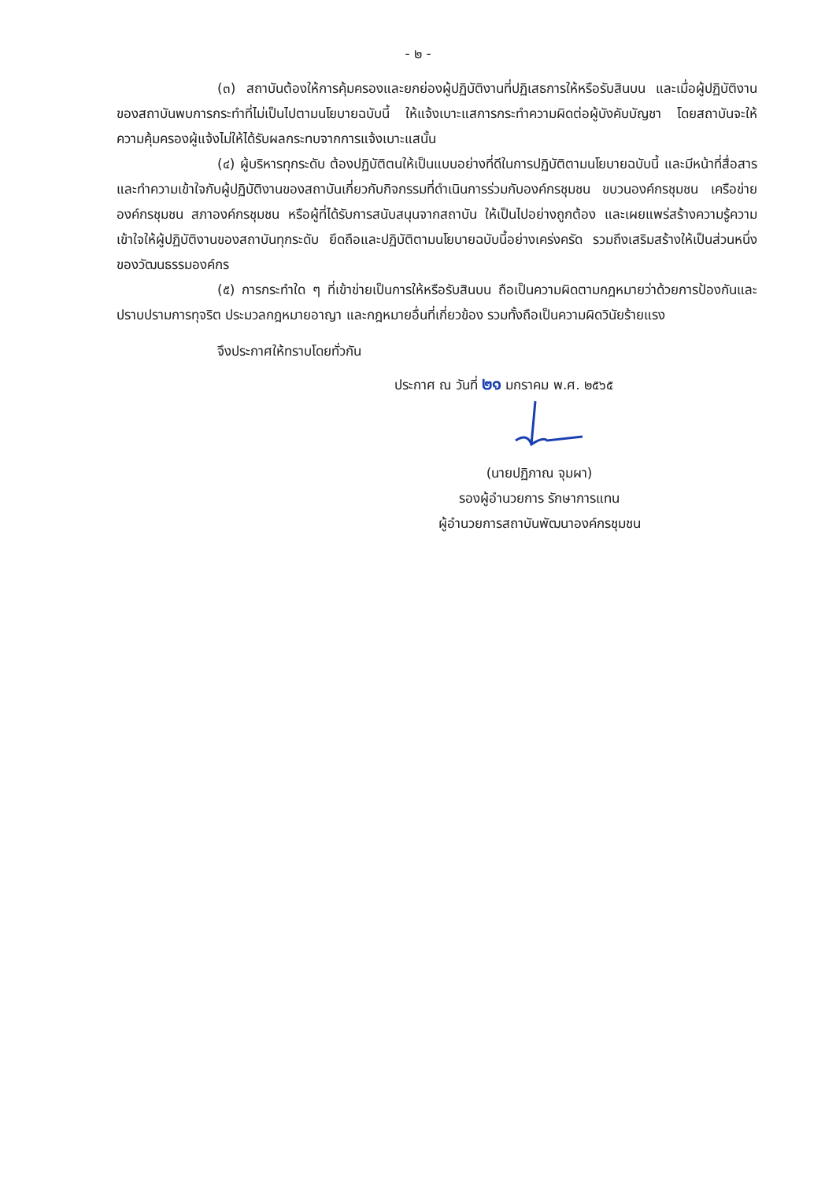- ๒ -
(๓) สถาบันต้องให้การคุ้มครองและยกย่องผู้ปฏิบัติงานที่ปฏิเสธการให้หรือรับสินบน และเมื่อผู้ปฏิบัติงานของสถาบันพบการกระทำที่ไม่เป็นไปตามนโยบายฉบับนี้ ให้แจ้งเบาะแสการกระทำความผิดต่อผู้บังคับบัญชา โดยสถาบันจะให้ความคุ้มครองผู้แจ้งไม่ให้ได้รับผลกระทบจากการแจ้งเบาะแสนั้น
(๔) ผู้บริหารทุกระดับ ต้องปฏิบัติตนให้เป็นแบบอย่างที่ดีในการปฏิบัติตามนโยบายฉบับนี้ และมีหน้าที่สื่อสารและทำความเข้าใจกับผู้ปฏิบัติงานของสถาบันเกี่ยวกับกิจกรรมที่ดำเนินการร่วมกับองค์กรชุมชน ขบวนองค์กรชุมชน เครือข่ายองค์กรชุมชน สภาองค์กรชุมชน หรือผู้ที่ได้รับการสนับสนุนจากสถาบัน ให้เป็นไปอย่างถูกต้อง และเผยแพร่สร้างความรู้ความเข้าใจให้ผู้ปฏิบัติงานของสถาบันทุกระดับ ยึดถือและปฏิบัติตามนโยบายฉบับนี้อย่างเคร่งครัด รวมถึงเสริมสร้างให้เป็นส่วนหนึ่งของวัฒนธรรมองค์กร
(๕) การกระทำใด ๆ ที่เข้าข่ายเป็นการให้หรือรับสินบน ถือเป็นความผิดตามกฎหมายว่าด้วยการป้องกันและปราบปรามการทุจริต ประมวลกฎหมายอาญา และกฎหมายอื่นที่เกี่ยวข้อง รวมทั้งถือเป็นความผิดวินัยร้ายแรง
จึงประกาศให้ทราบโดยทั่วกัน
ประกาศ ณ วันที่ ๒๑ มกราคม พ.ศ. ๒๕๖๕
(นายปฏิภาณ จุมผา)
รองผู้อำนวยการ รักษาการแทน
ผู้อำนวยการสถาบันพัฒนาองค์กรชุมชน